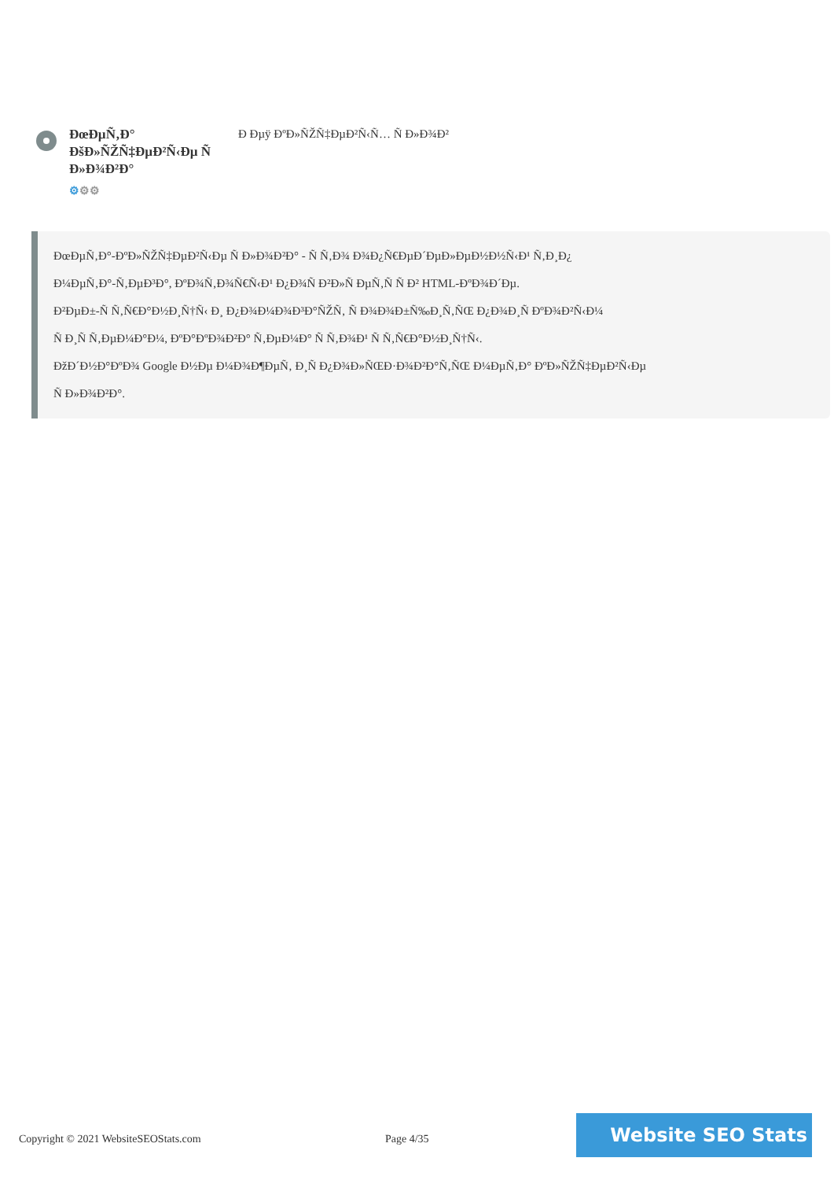ÐœÐµÑ‚Ð° ÐšÐ»ÑŽÑ‡ÐµÐ²Ñ‹Ðµ Ñ Ð»Ð¾Ð²Ð°
⚙⚙⚙
Ð Ðµÿ ÐºÐ»ÑŽÑ‡ÐµÐ²Ñ‹Ñ… Ñ Ð»Ð¾Ð²
ÐœÐµÑ‚Ð°-ÐºÐ»ÑŽÑ‡ÐµÐ²Ñ‹Ðµ Ñ Ð»Ð¾Ð²Ð° - Ñ Ñ‚Ð¾ Ð¾Ð¿Ñ€ÐµÐ´ÐµÐ»ÐµÐ½Ð½Ñ‹Ð¹ Ñ‚Ð¸Ð¿
Ð¼ÐµÑ‚Ð°-Ñ‚ÐµÐ³Ð°, ÐºÐ¾Ñ‚Ð¾Ñ€Ñ‹Ð¹ Ð¿Ð¾Ñ Ð²Ð»Ñ ÐµÑ‚Ñ Ñ Ð² HTML-ÐºÐ¾Ð´Ðµ.
Ð²ÐµÐ±-Ñ Ñ‚Ñ€Ð°Ð½Ð¸Ñ†Ñ‹ Ð¸ Ð¿Ð¾Ð¼Ð¾Ð³Ð°ÑŽÑ‚ Ñ Ð¾Ð¾Ð±Ñ‰Ð¸Ñ‚ÑŒ Ð¿Ð¾Ð¸Ñ ÐºÐ¾Ð²Ñ‹Ð¼
Ñ Ð¸Ñ Ñ‚ÐµÐ¼Ð°Ð¼, ÐºÐ°ÐºÐ¾Ð²Ð° Ñ‚ÐµÐ¼Ð° Ñ Ñ‚Ð¾Ð¹ Ñ Ñ‚Ñ€Ð°Ð½Ð¸Ñ†Ñ‹.
ÐžÐ´Ð½Ð°ÐºÐ¾ Google Ð½Ðµ Ð¼Ð¾Ð¶ÐµÑ‚ Ð¸Ñ Ð¿Ð¾Ð»ÑŒÐ·Ð¾Ð²Ð°Ñ‚ÑŒ Ð¼ÐµÑ‚Ð° ÐºÐ»ÑŽÑ‡ÐµÐ²Ñ‹Ðµ
Ñ Ð»Ð¾Ð²Ð°.
Copyright © 2021 WebsiteSEOStats.com
Page 4/35
Website SEO Stats